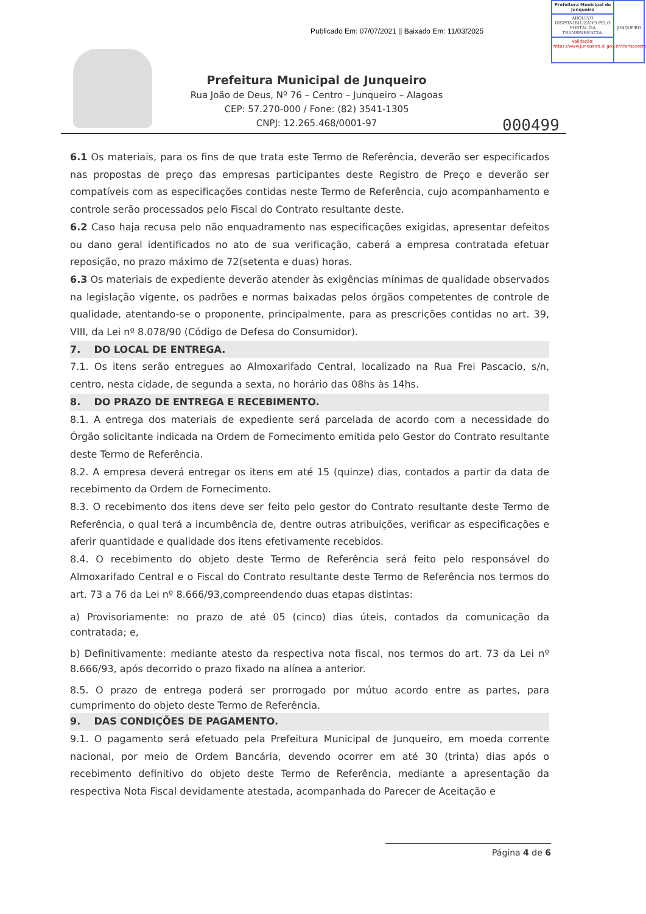Prefeitura Municipal de Junqueiro
ARQUIVO DISPONIBILIZADO PELO PORTAL DA TRANSPARÊNCIA.
Validação: https://www.junqueiro.al.gov.br/transparencia
JUNQUEIRO
Publicado Em: 07/07/2021 || Baixado Em: 11/03/2025
Prefeitura Municipal de Junqueiro
Rua João de Deus, Nº 76 – Centro – Junqueiro – Alagoas
CEP: 57.270-000 / Fone: (82) 3541-1305
CNPJ: 12.265.468/0001-97
000499
6.1 Os materiais, para os fins de que trata este Termo de Referência, deverão ser especificados nas propostas de preço das empresas participantes deste Registro de Preço e deverão ser compatíveis com as especificações contidas neste Termo de Referência, cujo acompanhamento e controle serão processados pelo Fiscal do Contrato resultante deste.
6.2 Caso haja recusa pelo não enquadramento nas especificações exigidas, apresentar defeitos ou dano geral identificados no ato de sua verificação, caberá a empresa contratada efetuar reposição, no prazo máximo de 72(setenta e duas) horas.
6.3 Os materiais de expediente deverão atender às exigências mínimas de qualidade observados na legislação vigente, os padrões e normas baixadas pelos órgãos competentes de controle de qualidade, atentando-se o proponente, principalmente, para as prescrições contidas no art. 39, VIII, da Lei nº 8.078/90 (Código de Defesa do Consumidor).
7. DO LOCAL DE ENTREGA.
7.1. Os itens serão entregues ao Almoxarifado Central, localizado na Rua Frei Pascacio, s/n, centro, nesta cidade, de segunda a sexta, no horário das 08hs às 14hs.
8. DO PRAZO DE ENTREGA E RECEBIMENTO.
8.1. A entrega dos materiais de expediente será parcelada de acordo com a necessidade do Órgão solicitante indicada na Ordem de Fornecimento emitida pelo Gestor do Contrato resultante deste Termo de Referência.
8.2. A empresa deverá entregar os itens em até 15 (quinze) dias, contados a partir da data de recebimento da Ordem de Fornecimento.
8.3. O recebimento dos itens deve ser feito pelo gestor do Contrato resultante deste Termo de Referência, o qual terá a incumbência de, dentre outras atribuições, verificar as especificações e aferir quantidade e qualidade dos itens efetivamente recebidos.
8.4. O recebimento do objeto deste Termo de Referência será feito pelo responsável do Almoxarifado Central e o Fiscal do Contrato resultante deste Termo de Referência nos termos do art. 73 a 76 da Lei nº 8.666/93,compreendendo duas etapas distintas:
a) Provisoriamente: no prazo de até 05 (cinco) dias úteis, contados da comunicação da contratada; e,
b) Definitivamente: mediante atesto da respectiva nota fiscal, nos termos do art. 73 da Lei nº 8.666/93, após decorrido o prazo fixado na alínea a anterior.
8.5. O prazo de entrega poderá ser prorrogado por mútuo acordo entre as partes, para cumprimento do objeto deste Termo de Referência.
9. DAS CONDIÇÕES DE PAGAMENTO.
9.1. O pagamento será efetuado pela Prefeitura Municipal de Junqueiro, em moeda corrente nacional, por meio de Ordem Bancária, devendo ocorrer em até 30 (trinta) dias após o recebimento definitivo do objeto deste Termo de Referência, mediante a apresentação da respectiva Nota Fiscal devidamente atestada, acompanhada do Parecer de Aceitação e
Página 4 de 6